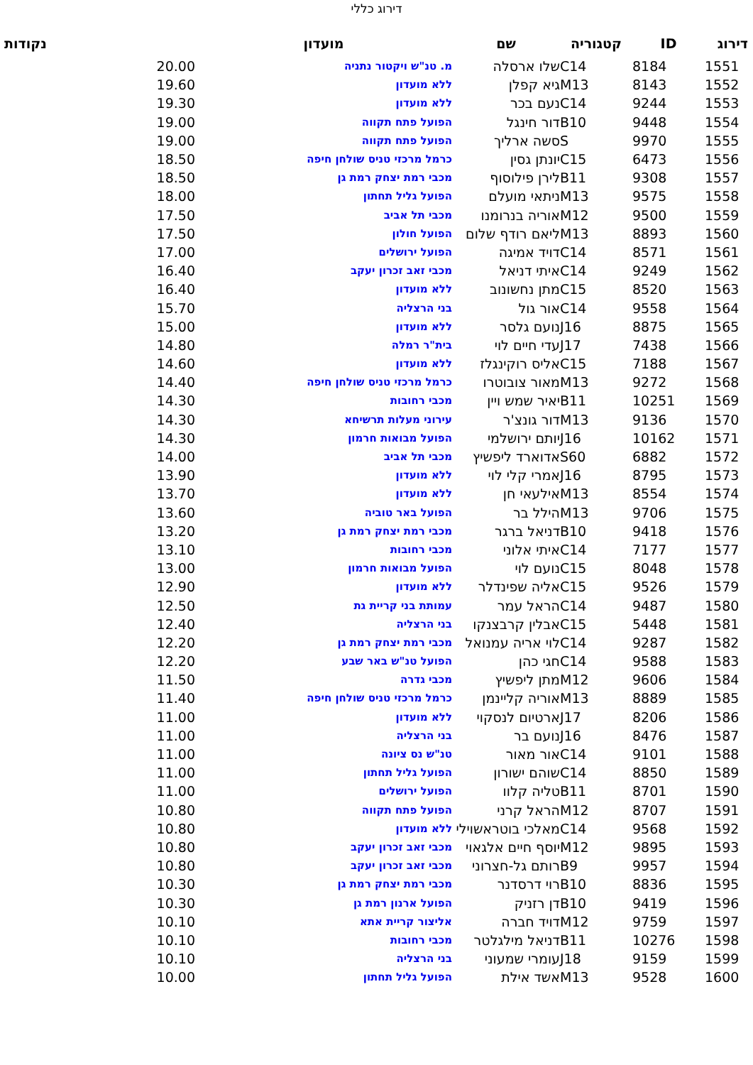דירוג כללי
| דירוג | ID | קטגוריה | שם | מועדון | נקודות |
| --- | --- | --- | --- | --- | --- |
| 1551 | 8184 | C14 | שלו ארסלה | מ. טנ"ש ויקטור נתניה | 20.00 |
| 1552 | 8143 | M13 | גיא קפלן | ללא מועדון | 19.60 |
| 1553 | 9244 | C14 | נעם בכר | ללא מועדון | 19.30 |
| 1554 | 9448 | B10 | דור חינגל | הפועל פתח תקווה | 19.00 |
| 1555 | 9970 | S | סשה ארליך | הפועל פתח תקווה | 19.00 |
| 1556 | 6473 | C15 | יונתן גסין | כרמל מרכזי טניס שולחן חיפה | 18.50 |
| 1557 | 9308 | B11 | לירן פילוסוף | מכבי רמת יצחק רמת גן | 18.50 |
| 1558 | 9575 | M13 | ניתאי מועלם | הפועל גליל תחתון | 18.00 |
| 1559 | 9500 | M12 | אוריה בנרומנו | מכבי תל אביב | 17.50 |
| 1560 | 8893 | M13 | ליאם רודף שלום | הפועל חולון | 17.50 |
| 1561 | 8571 | C14 | דויד אמיגה | הפועל ירושלים | 17.00 |
| 1562 | 9249 | C14 | איתי דניאל | מכבי זאב זכרון יעקב | 16.40 |
| 1563 | 8520 | C15 | מתן נחשונוב | ללא מועדון | 16.40 |
| 1564 | 9558 | C14 | אור גול | בני הרצליה | 15.70 |
| 1565 | 8875 | J16 | נועם גלסר | ללא מועדון | 15.00 |
| 1566 | 7438 | J17 | עדי חיים לוי | בית"ר רמלה | 14.80 |
| 1567 | 7188 | C15 | אליס רוקינגלז | ללא מועדון | 14.60 |
| 1568 | 9272 | M13 | מאור צובוטרו | כרמל מרכזי טניס שולחן חיפה | 14.40 |
| 1569 | 10251 | B11 | יאיר שמש ויין | מכבי רחובות | 14.30 |
| 1570 | 9136 | M13 | דור גונצ'ר | עירוני מעלות תרשיחא | 14.30 |
| 1571 | 10162 | J16 | יותם ירושלמי | הפועל מבואות חרמון | 14.30 |
| 1572 | 6882 | S60 | אדוארד ליפשיץ | מכבי תל אביב | 14.00 |
| 1573 | 8795 | J16 | אמרי קלי לוי | ללא מועדון | 13.90 |
| 1574 | 8554 | M13 | אילעאי חן | ללא מועדון | 13.70 |
| 1575 | 9706 | M13 | הילל בר | הפועל באר טוביה | 13.60 |
| 1576 | 9418 | B10 | דניאל ברגר | מכבי רמת יצחק רמת גן | 13.20 |
| 1577 | 7177 | C14 | איתי אלוני | מכבי רחובות | 13.10 |
| 1578 | 8048 | C15 | נועם לוי | הפועל מבואות חרמון | 13.00 |
| 1579 | 9526 | C15 | אליה שפינדלר | ללא מועדון | 12.90 |
| 1580 | 9487 | C14 | הראל עמר | עמותת בני קריית גת | 12.50 |
| 1581 | 5448 | C15 | אבלין קרבצנקו | בני הרצליה | 12.40 |
| 1582 | 9287 | C14 | לוי אריה עמנואל | מכבי רמת יצחק רמת גן | 12.20 |
| 1583 | 9588 | C14 | חגי כהן | הפועל טנ"ש באר שבע | 12.20 |
| 1584 | 9606 | M12 | מתן ליפשיץ | מכבי גדרה | 11.50 |
| 1585 | 8889 | M13 | אוריה קליינמן | כרמל מרכזי טניס שולחן חיפה | 11.40 |
| 1586 | 8206 | J17 | ארטיום לנסקוי | ללא מועדון | 11.00 |
| 1587 | 8476 | J16 | נועם בר | בני הרצליה | 11.00 |
| 1588 | 9101 | C14 | אור מאור | טנ"ש נס ציונה | 11.00 |
| 1589 | 8850 | C14 | שוהם ישורון | הפועל גליל תחתון | 11.00 |
| 1590 | 8701 | B11 | טליה קלוו | הפועל ירושלים | 11.00 |
| 1591 | 8707 | M12 | הראל קרני | הפועל פתח תקווה | 10.80 |
| 1592 | 9568 | C14 | מאלכי בוטראשוילי | ללא מועדון | 10.80 |
| 1593 | 9895 | M12 | יוסף חיים אלגאוי | מכבי זאב זכרון יעקב | 10.80 |
| 1594 | 9957 | B9 | רותם גל-חצרוני | מכבי זאב זכרון יעקב | 10.80 |
| 1595 | 8836 | B10 | רוי דרסדנר | מכבי רמת יצחק רמת גן | 10.30 |
| 1596 | 9419 | B10 | דן רזניק | הפועל ארנון רמת גן | 10.30 |
| 1597 | 9759 | M12 | דויד חברה | אליצור קריית אתא | 10.10 |
| 1598 | 10276 | B11 | דניאל מילגלטר | מכבי רחובות | 10.10 |
| 1599 | 9159 | J18 | עומרי שמעוני | בני הרצליה | 10.10 |
| 1600 | 9528 | M13 | אשד אילת | הפועל גליל תחתון | 10.00 |